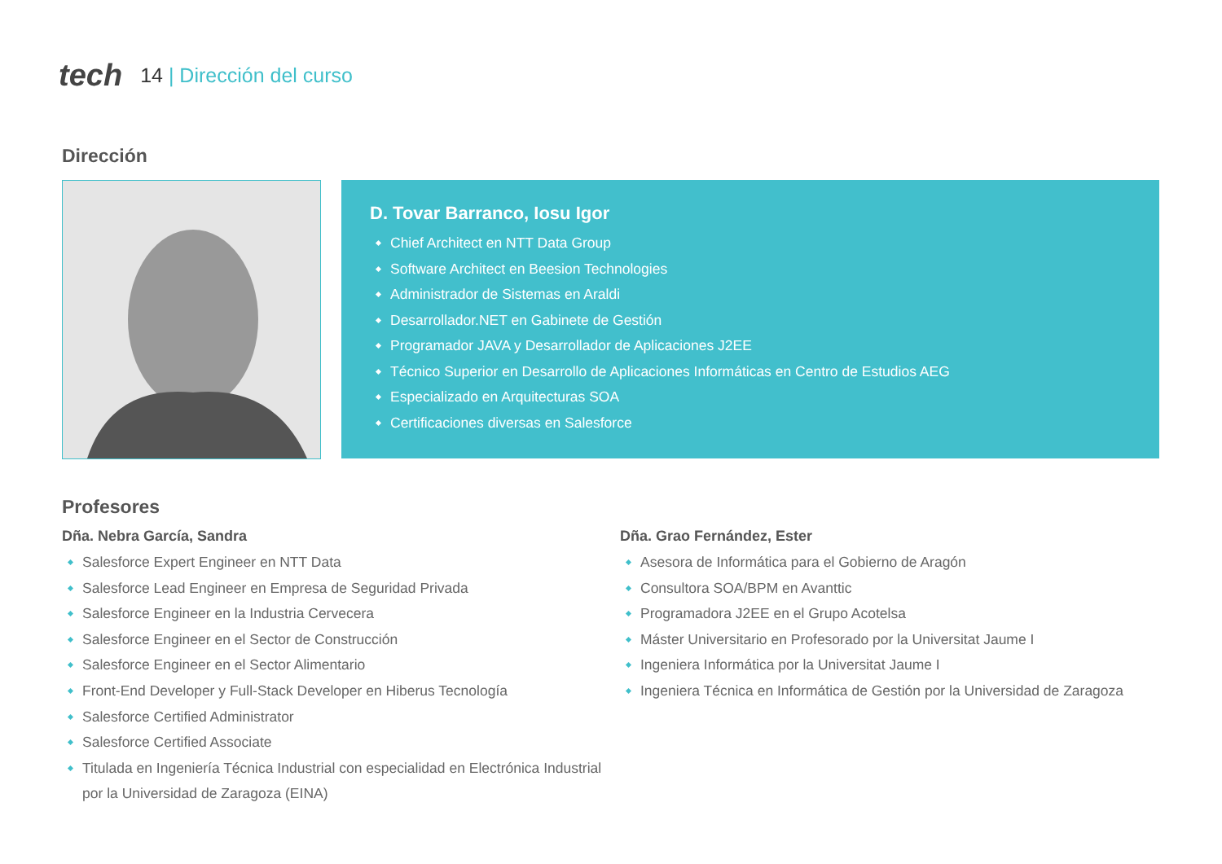tech 14 | Dirección del curso
Dirección
D. Tovar Barranco, Iosu Igor
Chief Architect en NTT Data Group
Software Architect en Beesion Technologies
Administrador de Sistemas en Araldi
Desarrollador.NET en Gabinete de Gestión
Programador JAVA y Desarrollador de Aplicaciones J2EE
Técnico Superior en Desarrollo de Aplicaciones Informáticas en Centro de Estudios AEG
Especializado en Arquitecturas SOA
Certificaciones diversas en Salesforce
Profesores
Dña. Nebra García, Sandra
Salesforce Expert Engineer en NTT Data
Salesforce Lead Engineer en Empresa de Seguridad Privada
Salesforce Engineer en la Industria Cervecera
Salesforce Engineer en el Sector de Construcción
Salesforce Engineer en el Sector Alimentario
Front-End Developer y Full-Stack Developer en Hiberus Tecnología
Salesforce Certified Administrator
Salesforce Certified Associate
Titulada en Ingeniería Técnica Industrial con especialidad en Electrónica Industrial
por la Universidad de Zaragoza (EINA)
Dña. Grao Fernández, Ester
Asesora de Informática para el Gobierno de Aragón
Consultora SOA/BPM en Avanttic
Programadora J2EE en el Grupo Acotelsa
Máster Universitario en Profesorado por la Universitat Jaume I
Ingeniera Informática por la Universitat Jaume I
Ingeniera Técnica en Informática de Gestión por la Universidad de Zaragoza